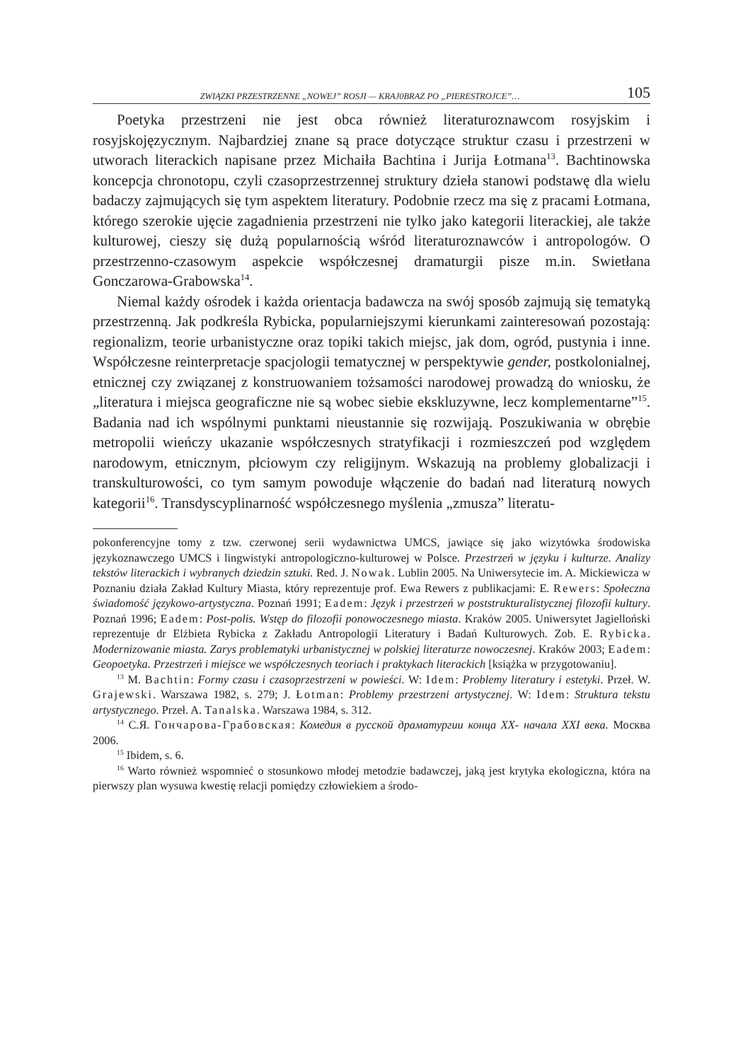ZWIĄZKI PRZESTRZENNE „NOWEJ” ROSJI — KRAJ0BRAZ PO „PIERESTROJCE”… 105
Poetyka przestrzeni nie jest obca również literaturoznawcom rosyjskim i rosyjskojęzycznym. Najbardziej znane są prace dotyczące struktur czasu i przestrzeni w utworach literackich napisane przez Michaiła Bachtina i Jurija Łotmana<sup>13</sup>. Bachtinowska koncepcja chronotopu, czyli czasoprzestrzennej struktury dzieła stanowi podstawę dla wielu badaczy zajmujących się tym aspektem literatury. Podobnie rzecz ma się z pracami Łotmana, którego szerokie ujęcie zagadnienia przestrzeni nie tylko jako kategorii literackiej, ale także kulturowej, cieszy się dużą popularnością wśród literaturoznawców i antropologów. O przestrzenno-czasowym aspekcie współczesnej dramaturgii pisze m.in. Swietłana Gonczarowa-Grabowska<sup>14</sup>.
Niemal każdy ośrodek i każda orientacja badawcza na swój sposób zajmują się tematyką przestrzenną. Jak podkreśla Rybicka, popularniejszymi kierunkami zainteresowań pozostają: regionalizm, teorie urbanistyczne oraz topiki takich miejsc, jak dom, ogród, pustynia i inne. Współczesne reinterpretacje spacjologii tematycznej w perspektywie gender, postkolonialnej, etnicznej czy związanej z konstruowaniem tożsamości narodowej prowadzą do wniosku, że „literatura i miejsca geograficzne nie są wobec siebie ekskluzywne, lecz komplementarne”<sup>15</sup>. Badania nad ich wspólnymi punktami nieustannie się rozwijają. Poszukiwania w obrębie metropolii wieńczy ukazanie współczesnych stratyfikacji i rozmieszczeń pod względem narodowym, etnicznym, płciowym czy religijnym. Wskazują na problemy globalizacji i transkulturowości, co tym samym powoduje włączenie do badań nad literaturą nowych kategorii<sup>16</sup>. Transdyscyplinarność współczesnego myślenia „zmusza” literatu-
pokonferencyjne tomy z tzw. czerwonej serii wydawnictwa UMCS, jawiące się jako wizytówka środowiska językoznawczego UMCS i lingwistyki antropologiczno-kulturowej w Polsce. Przestrzeń w języku i kulturze. Analizy tekstów literackich i wybranych dziedzin sztuki. Red. J. Nowak. Lublin 2005. Na Uniwersytecie im. A. Mickiewicza w Poznaniu działa Zakład Kultury Miasta, który reprezentuje prof. Ewa Rewers z publikacjami: E. Rewers: Społeczna świadomość językowo-artystyczna. Poznań 1991; Eadem: Język i przestrzeń w poststrukturalistycznej filozofii kultury. Poznań 1996; Eadem: Post-polis. Wstęp do filozofii ponowoczesnego miasta. Kraków 2005. Uniwersytet Jagielloński reprezentuje dr Elżbieta Rybicka z Zakładu Antropologii Literatury i Badań Kulturowych. Zob. E. Rybicka. Modernizowanie miasta. Zarys problematyki urbanistycznej w polskiej literaturze nowoczesnej. Kraków 2003; Eadem: Geopoetyka. Przestrzeń i miejsce we współczesnych teoriach i praktykach literackich [książka w przygotowaniu].
<sup>13</sup> M. Bachtin: Formy czasu i czasoprzestrzeni w powieści. W: Idem: Problemy literatury i estetyki. Przeł. W. Grajewski. Warszawa 1982, s. 279; J. Łotman: Problemy przestrzeni artystycznej. W: Idem: Struktura tekstu artystycznego. Przeł. A. Tanalska. Warszawa 1984, s. 312.
<sup>14</sup> С.Я. Гончарова-Грабовская: Комедия в русской драматургии конца XX- начала XXI века. Москва 2006.
<sup>15</sup> Ibidem, s. 6.
<sup>16</sup> Warto również wspomnieć o stosunkowo młodej metodzie badawczej, jaką jest krytyka ekologiczna, która na pierwszy plan wysuwa kwestię relacji pomiędzy człowiekiem a środo-